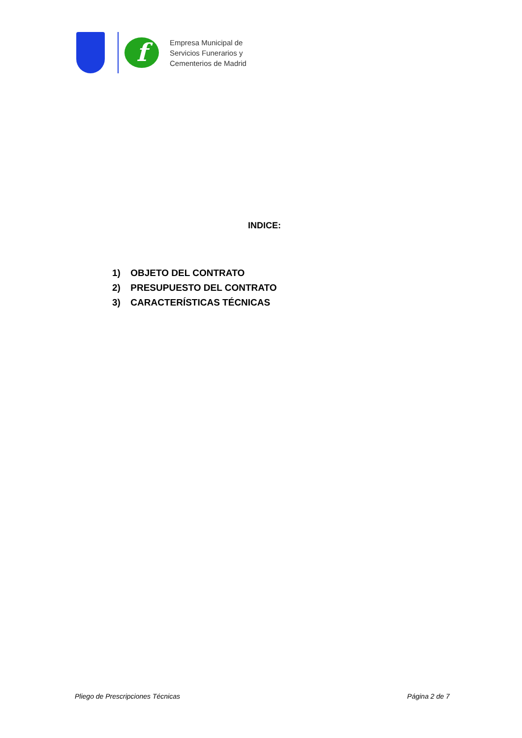f
Empresa Municipal de
Servicios Funerarios y
Cementerios de Madrid
INDICE:
1) OBJETO DEL CONTRATO
2) PRESUPUESTO DEL CONTRATO
3) CARACTERÍSTICAS TÉCNICAS
Pliego de Prescripciones Técnicas Página 2 de 7